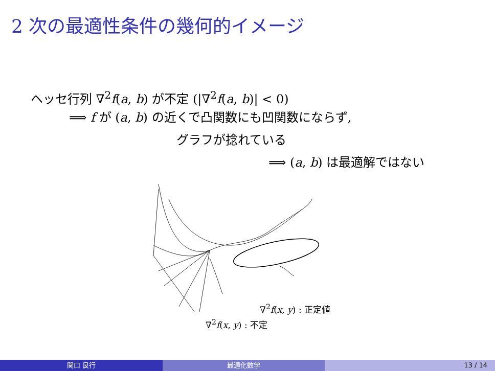2 次の最適性条件の幾何的イメージ
ヘッセ行列 ∇<sup>2</sup>f(a, b) が不定 (|∇<sup>2</sup>f(a, b)| < 0)
⟹ f が (a, b) の近くで凸関数にも凹関数にならず,
グラフが捻れている
⟹ (a, b) は最適解ではない
∇<sup>2</sup>f(x, y) : 正定値
∇<sup>2</sup>f(x, y) : 不定
関口 良行 最適化数学 13 / 14